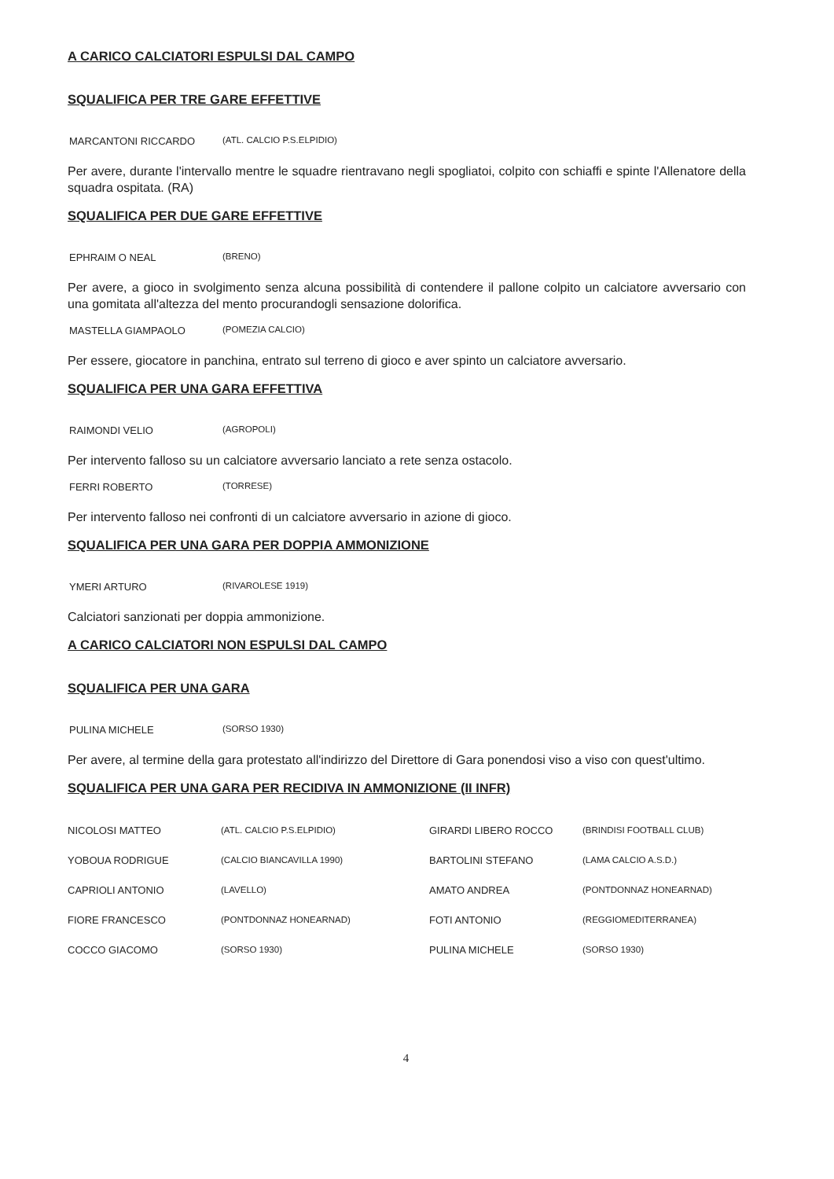A CARICO CALCIATORI ESPULSI DAL CAMPO
SQUALIFICA PER TRE GARE EFFETTIVE
MARCANTONI RICCARDO (ATL. CALCIO P.S.ELPIDIO)
Per avere, durante l'intervallo mentre le squadre rientravano negli spogliatoi, colpito con schiaffi e spinte l'Allenatore della squadra ospitata. (RA)
SQUALIFICA PER DUE GARE EFFETTIVE
EPHRAIM O NEAL (BRENO)
Per avere, a gioco in svolgimento senza alcuna possibilità di contendere il pallone colpito un calciatore avversario con una gomitata all'altezza del mento procurandogli sensazione dolorifica.
MASTELLA GIAMPAOLO (POMEZIA CALCIO)
Per essere, giocatore in panchina, entrato sul terreno di gioco e aver spinto un calciatore avversario.
SQUALIFICA PER UNA GARA EFFETTIVA
RAIMONDI VELIO (AGROPOLI)
Per intervento falloso su un calciatore avversario lanciato a rete senza ostacolo.
FERRI ROBERTO (TORRESE)
Per intervento falloso nei confronti di un calciatore avversario in azione di gioco.
SQUALIFICA PER UNA GARA PER DOPPIA AMMONIZIONE
YMERI ARTURO (RIVAROLESE 1919)
Calciatori sanzionati per doppia ammonizione.
A CARICO CALCIATORI NON ESPULSI DAL CAMPO
SQUALIFICA PER UNA GARA
PULINA MICHELE (SORSO 1930)
Per avere, al termine della gara protestato all'indirizzo del Direttore di Gara ponendosi viso a viso con quest'ultimo.
SQUALIFICA PER UNA GARA PER RECIDIVA IN AMMONIZIONE (II INFR)
| NICOLOSI MATTEO | (ATL. CALCIO P.S.ELPIDIO) | GIRARDI LIBERO ROCCO | (BRINDISI FOOTBALL CLUB) |
| YOBOUA RODRIGUE | (CALCIO BIANCAVILLA 1990) | BARTOLINI STEFANO | (LAMA CALCIO A.S.D.) |
| CAPRIOLI ANTONIO | (LAVELLO) | AMATO ANDREA | (PONTDONNAZ HONEARNAD) |
| FIORE FRANCESCO | (PONTDONNAZ HONEARNAD) | FOTI ANTONIO | (REGGIOMEDITERRANEA) |
| COCCO GIACOMO | (SORSO 1930) | PULINA MICHELE | (SORSO 1930) |
4